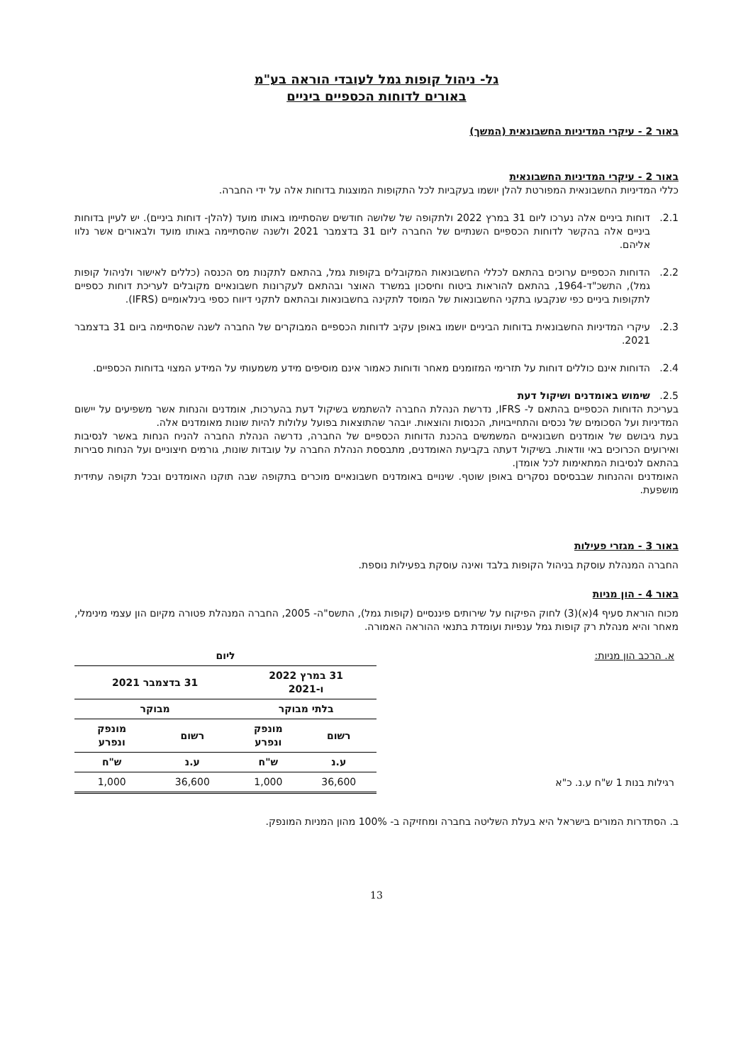גל- ניהול קופות גמל לעובדי הוראה בע"מ
באורים לדוחות הכספיים ביניים
באור 2 - עיקרי המדיניות החשבונאית (המשך)
באור 2 - עיקרי המדיניות החשבונאית
כללי המדיניות החשבונאית המפורטת להלן יושמו בעקביות לכל התקופות המוצגות בדוחות אלה על ידי החברה.
2.1. דוחות ביניים אלה נערכו ליום 31 במרץ 2022 ולתקופה של שלושה חודשים שהסתיימו באותו מועד (להלן- דוחות ביניים). יש לעיין בדוחות ביניים אלה בהקשר לדוחות הכספיים השנתיים של החברה ליום 31 בדצמבר 2021 ולשנה שהסתיימה באותו מועד ולבאורים אשר נלוו אליהם.
2.2. הדוחות הכספיים ערוכים בהתאם לכללי החשבונאות המקובלים בקופות גמל, בהתאם לתקנות מס הכנסה (כללים לאישור ולניהול קופות גמל), התשכ"ד-1964, בהתאם להוראות ביטוח וחיסכון במשרד האוצר ובהתאם לעקרונות חשבונאיים מקובלים לעריכת דוחות כספיים לתקופות ביניים כפי שנקבעו בתקני החשבונאות של המוסד לתקינה בחשבונאות ובהתאם לתקני דיווח כספי בינלאומיים (IFRS).
2.3. עיקרי המדיניות החשבונאית בדוחות הביניים יושמו באופן עקיב לדוחות הכספיים המבוקרים של החברה לשנה שהסתיימה ביום 31 בדצמבר 2021.
2.4. הדוחות אינם כוללים דוחות על תזרימי המזומנים מאחר ודוחות כאמור אינם מוסיפים מידע משמעותי על המידע המצוי בדוחות הכספיים.
2.5. שימוש באומדנים ושיקול דעת
בעריכת הדוחות הכספיים בהתאם ל- IFRS, נדרשת הנהלת החברה להשתמש בשיקול דעת בהערכות, אומדנים והנחות אשר משפיעים על יישום המדיניות ועל הסכומים של נכסים והתחייבויות, הכנסות והוצאות. יובהר שהתוצאות בפועל עלולות להיות שונות מאומדנים אלה.
בעת גיבושם של אומדנים חשבונאיים המשמשים בהכנת הדוחות הכספיים של החברה, נדרשה הנהלת החברה להניח הנחות באשר לנסיבות ואירועים הכרוכים באי וודאות. בשיקול דעתה בקביעת האומדנים, מתבססת הנהלת החברה על עובדות שונות, גורמים חיצוניים ועל הנחות סבירות בהתאם לנסיבות המתאימות לכל אומדן.
האומדנים וההנחות שבבסיסם נסקרים באופן שוטף. שינויים באומדנים חשבונאיים מוכרים בתקופה שבה תוקנו האומדנים ובכל תקופה עתידית מושפעת.
באור 3 - מגזרי פעילות
החברה המנהלת עוסקת בניהול הקופות בלבד ואינה עוסקת בפעילות נוספת.
באור 4 - הון מניות
מכוח הוראת סעיף 4(א)(3) לחוק הפיקוח על שירותים פיננסיים (קופות גמל), התשס"ה- 2005, החברה המנהלת פטורה מקיום הון עצמי מינימלי, מאחר והיא מנהלת רק קופות גמל ענפיות ועומדת בתנאי ההוראה האמורה.
| א. הרכב הון מניות: | ליום | | | |
| | 31 במרץ 2022 ו-2021 | | 31 בדצמבר 2021 | |
| | בלתי מבוקר | | מבוקר | |
| | רשום | מונפק ונפרע | רשום | מונפק ונפרע |
| | ע.נ | ש"ח | ע.נ | ש"ח |
| רגילות בנות 1 ש"ח ע.נ. כ"א | 36,600 | 1,000 | 36,600 | 1,000 |
ב. הסתדרות המורים בישראל היא בעלת השליטה בחברה ומחזיקה ב- 100% מהון המניות המונפק.
13